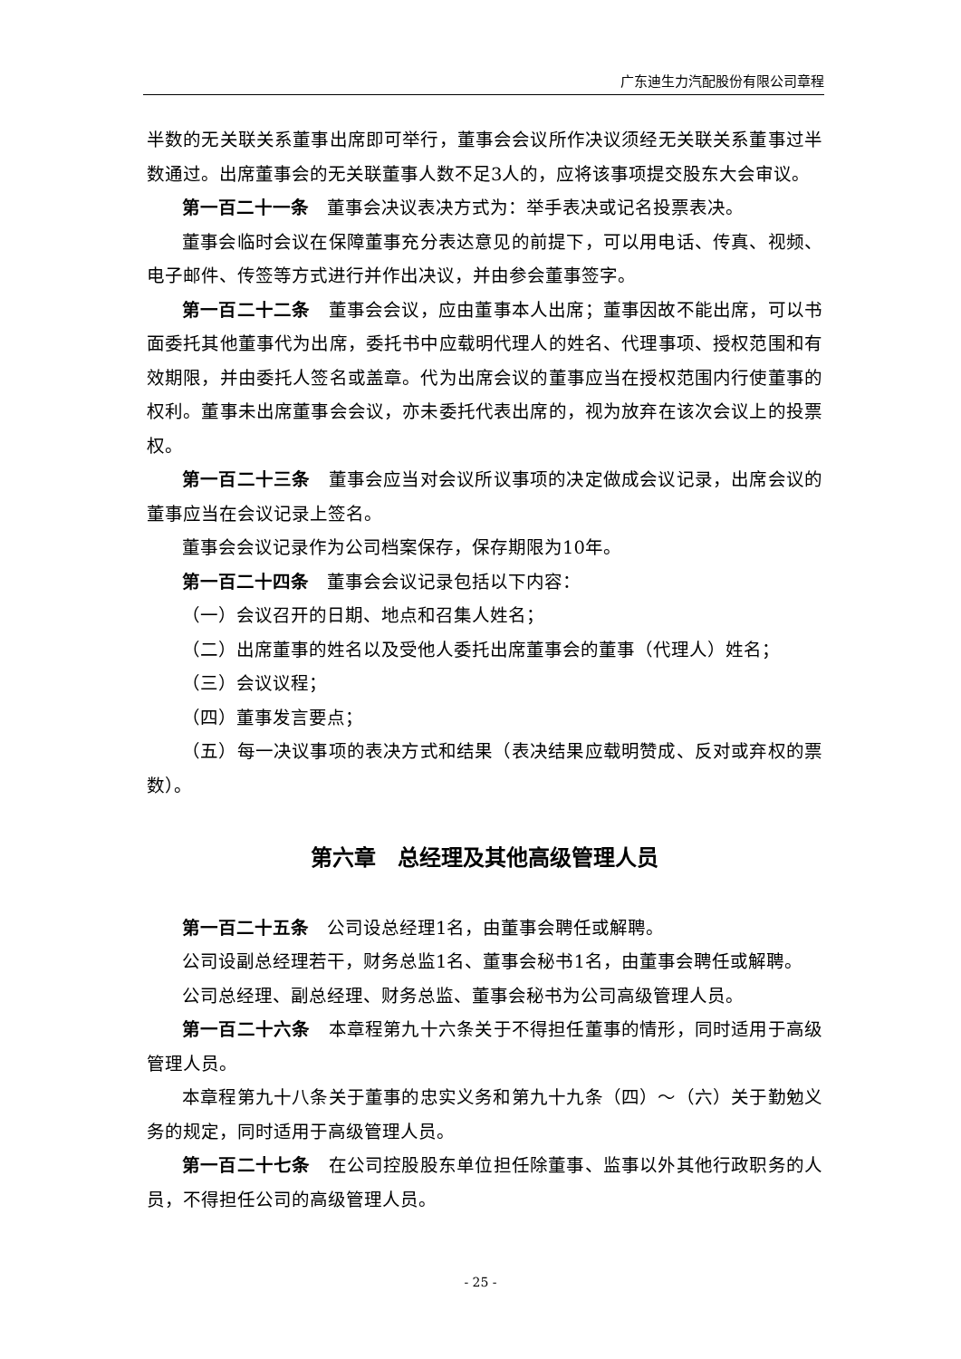广东迪生力汽配股份有限公司章程
半数的无关联关系董事出席即可举行，董事会会议所作决议须经无关联关系董事过半数通过。出席董事会的无关联董事人数不足3人的，应将该事项提交股东大会审议。
第一百二十一条　董事会决议表决方式为：举手表决或记名投票表决。
董事会临时会议在保障董事充分表达意见的前提下，可以用电话、传真、视频、电子邮件、传签等方式进行并作出决议，并由参会董事签字。
第一百二十二条　董事会会议，应由董事本人出席；董事因故不能出席，可以书面委托其他董事代为出席，委托书中应载明代理人的姓名、代理事项、授权范围和有效期限，并由委托人签名或盖章。代为出席会议的董事应当在授权范围内行使董事的权利。董事未出席董事会会议，亦未委托代表出席的，视为放弃在该次会议上的投票权。
第一百二十三条　董事会应当对会议所议事项的决定做成会议记录，出席会议的董事应当在会议记录上签名。
董事会会议记录作为公司档案保存，保存期限为10年。
第一百二十四条　董事会会议记录包括以下内容：
（一）会议召开的日期、地点和召集人姓名；
（二）出席董事的姓名以及受他人委托出席董事会的董事（代理人）姓名；
（三）会议议程；
（四）董事发言要点；
（五）每一决议事项的表决方式和结果（表决结果应载明赞成、反对或弃权的票数）。
第六章　总经理及其他高级管理人员
第一百二十五条　公司设总经理1名，由董事会聘任或解聘。
公司设副总经理若干，财务总监1名、董事会秘书1名，由董事会聘任或解聘。
公司总经理、副总经理、财务总监、董事会秘书为公司高级管理人员。
第一百二十六条　本章程第九十六条关于不得担任董事的情形，同时适用于高级管理人员。
本章程第九十八条关于董事的忠实义务和第九十九条（四）～（六）关于勤勉义务的规定，同时适用于高级管理人员。
第一百二十七条　在公司控股股东单位担任除董事、监事以外其他行政职务的人员，不得担任公司的高级管理人员。
- 25 -